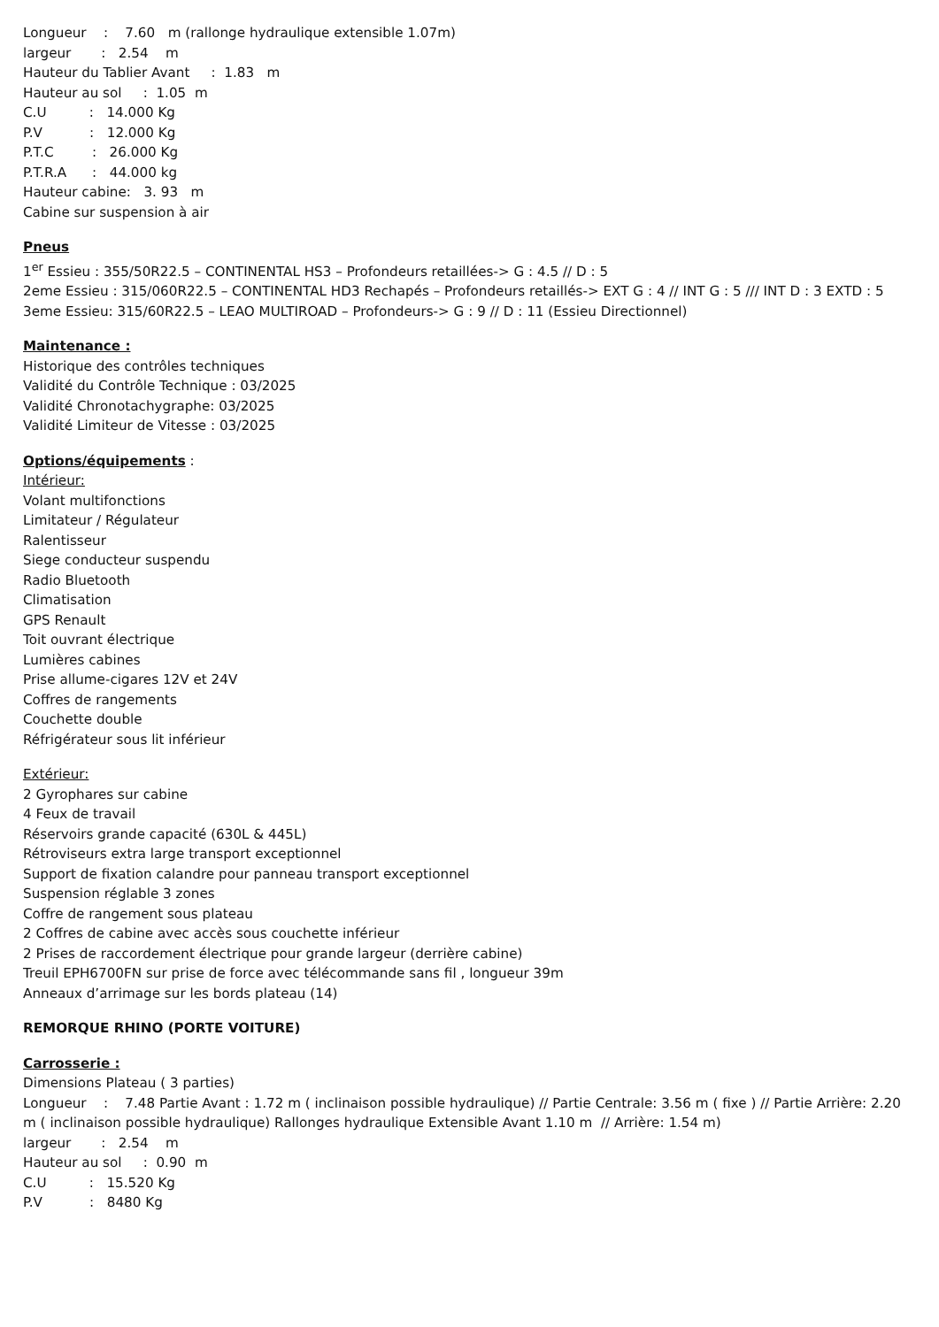Longueur : 7.60 m (rallonge hydraulique extensible 1.07m)
largeur : 2.54 m
Hauteur du Tablier Avant : 1.83 m
Hauteur au sol : 1.05 m
C.U : 14.000 Kg
P.V : 12.000 Kg
P.T.C : 26.000 Kg
P.T.R.A : 44.000 kg
Hauteur cabine: 3. 93 m
Cabine sur suspension à air
Pneus
1<sup>er</sup> Essieu : 355/50R22.5 – CONTINENTAL HS3 – Profondeurs retaillées-> G : 4.5 // D : 5
2eme Essieu : 315/060R22.5 – CONTINENTAL HD3 Rechapés – Profondeurs retaillés-> EXT G : 4 // INT G : 5 /// INT D : 3 EXTD : 5
3eme Essieu: 315/60R22.5 – LEAO MULTIROAD – Profondeurs-> G : 9 // D : 11 (Essieu Directionnel)
Maintenance :
Historique des contrôles techniques
Validité du Contrôle Technique : 03/2025
Validité Chronotachygraphe: 03/2025
Validité Limiteur de Vitesse : 03/2025
Options/équipements :
Intérieur:
Volant multifonctions
Limitateur / Régulateur
Ralentisseur
Siege conducteur suspendu
Radio Bluetooth
Climatisation
GPS Renault
Toit ouvrant électrique
Lumières cabines
Prise allume-cigares 12V et 24V
Coffres de rangements
Couchette double
Réfrigérateur sous lit inférieur
Extérieur:
2 Gyrophares sur cabine
4 Feux de travail
Réservoirs grande capacité (630L & 445L)
Rétroviseurs extra large transport exceptionnel
Support de fixation calandre pour panneau transport exceptionnel
Suspension réglable 3 zones
Coffre de rangement sous plateau
2 Coffres de cabine avec accès sous couchette inférieur
2 Prises de raccordement électrique pour grande largeur (derrière cabine)
Treuil EPH6700FN sur prise de force avec télécommande sans fil , longueur 39m
Anneaux d’arrimage sur les bords plateau (14)
REMORQUE RHINO (PORTE VOITURE)
Carrosserie :
Dimensions Plateau ( 3 parties)
Longueur : 7.48 Partie Avant : 1.72 m ( inclinaison possible hydraulique) // Partie Centrale: 3.56 m ( fixe ) // Partie Arrière: 2.20 m ( inclinaison possible hydraulique) Rallonges hydraulique Extensible Avant 1.10 m // Arrière: 1.54 m)
largeur : 2.54 m
Hauteur au sol : 0.90 m
C.U : 15.520 Kg
P.V : 8480 Kg